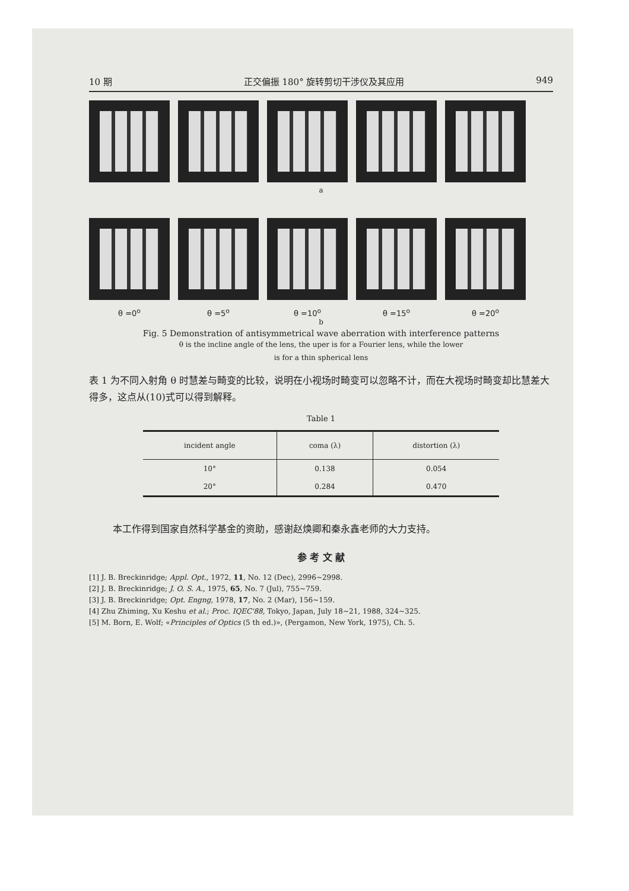10 期 正交偏振 180° 旋转剪切干涉仪及其应用 949
a
θ =0<sup>o</sup> θ =5<sup>o</sup> θ =10<sup>o</sup> θ =15<sup>o</sup> θ =20<sup>o</sup>
b
Fig. 5 Demonstration of antisymmetrical wave aberration with interference patterns
θ is the incline angle of the lens, the uper is for a Fourier lens, while the lower
is for a thin spherical lens
表 1 为不同入射角 θ 时慧差与畸变的比较，说明在小视场时畸变可以忽略不计，而在大视场时畸变却比慧差大得多，这点从(10)式可以得到解释。
Table 1
| incident angle | coma (λ) | distortion (λ) |
| --- | --- | --- |
| 10° | 0.138 | 0.054 |
| 20° | 0.284 | 0.470 |
本工作得到国家自然科学基金的资助，感谢赵焕卿和秦永鑫老师的大力支持。
参 考 文 献
[1] J. B. Breckinridge; Appl. Opt., 1972, 11, No. 12 (Dec), 2996~2998.
[2] J. B. Breckinridge; J. O. S. A., 1975, 65, No. 7 (Jul), 755~759.
[3] J. B. Breckinridge; Opt. Engng, 1978, 17, No. 2 (Mar), 156~159.
[4] Zhu Zhiming, Xu Keshu et al.; Proc. IQEC'88, Tokyo, Japan, July 18~21, 1988, 324~325.
[5] M. Born, E. Wolf; «Principles of Optics (5 th ed.)», (Pergamon, New York, 1975), Ch. 5.